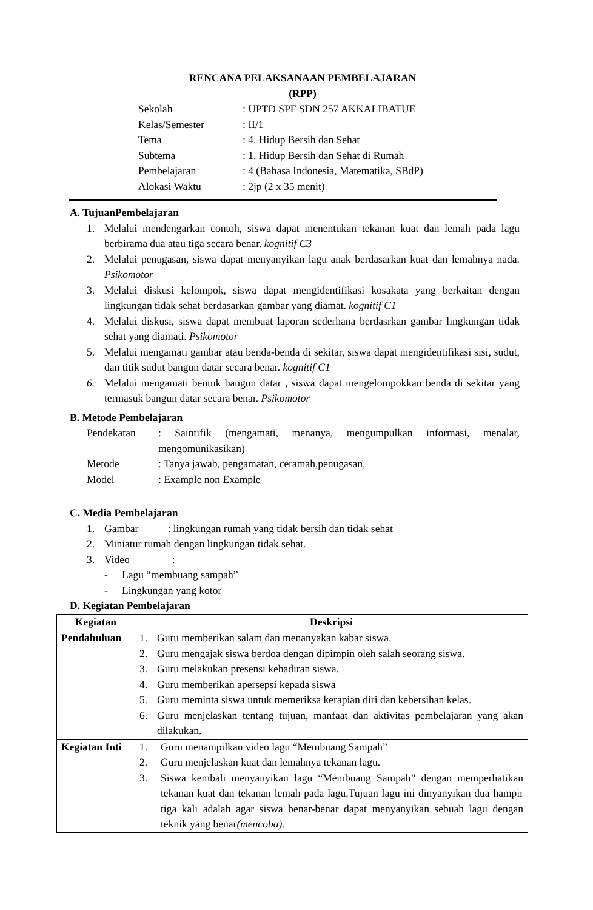RENCANA PELAKSANAAN PEMBELAJARAN
(RPP)
Sekolah: UPTD SPF SDN 257 AKKALIBATUE
Kelas/Semester: II/1
Tema: 4. Hidup Bersih dan Sehat
Subtema: 1. Hidup Bersih dan Sehat di Rumah
Pembelajaran: 4 (Bahasa Indonesia, Matematika, SBdP)
Alokasi Waktu: 2jp (2 x 35 menit)
A. TujuanPembelajaran
1. Melalui mendengarkan contoh, siswa dapat menentukan tekanan kuat dan lemah pada lagu berbirama dua atau tiga secara benar. kognitif C3
2. Melalui penugasan, siswa dapat menyanyikan lagu anak berdasarkan kuat dan lemahnya nada. Psikomotor
3. Melalui diskusi kelompok, siswa dapat mengidentifikasi kosakata yang berkaitan dengan lingkungan tidak sehat berdasarkan gambar yang diamat. kognitif C1
4. Melalui diskusi, siswa dapat membuat laporan sederhana berdasrkan gambar lingkungan tidak sehat yang diamati. Psikomotor
5. Melalui mengamati gambar atau benda-benda di sekitar, siswa dapat mengidentifikasi sisi, sudut, dan titik sudut bangun datar secara benar. kognitif C1
6. Melalui mengamati bentuk bangun datar , siswa dapat mengelompokkan benda di sekitar yang termasuk bangun datar secara benar. Psikomotor
B. Metode Pembelajaran
Pendekatan: Saintifik (mengamati, menanya, mengumpulkan informasi, menalar, mengomunikasikan)
Metode: Tanya jawab, pengamatan, ceramah,penugasan,
Model: Example non Example
C. Media Pembelajaran
1. Gambar : lingkungan rumah yang tidak bersih dan tidak sehat
2. Miniatur rumah dengan lingkungan tidak sehat.
3. Video :
- Lagu “membuang sampah”
- Lingkungan yang kotor
D. Kegiatan Pembelajaran
| Kegiatan | Deskripsi |
| --- | --- |
| Pendahuluan | 1. Guru memberikan salam dan menanyakan kabar siswa. 2. Guru mengajak siswa berdoa dengan dipimpin oleh salah seorang siswa. 3. Guru melakukan presensi kehadiran siswa. 4. Guru memberikan apersepsi kepada siswa 5. Guru meminta siswa untuk memeriksa kerapian diri dan kebersihan kelas. 6. Guru menjelaskan tentang tujuan, manfaat dan aktivitas pembelajaran yang akan dilakukan. |
| Kegiatan Inti | 1. Guru menampilkan video lagu “Membuang Sampah” 2. Guru menjelaskan kuat dan lemahnya tekanan lagu. 3. Siswa kembali menyanyikan lagu “Membuang Sampah” dengan memperhatikan tekanan kuat dan tekanan lemah pada lagu.Tujuan lagu ini dinyanyikan dua hampir tiga kali adalah agar siswa benar-benar dapat menyanyikan sebuah lagu dengan teknik yang benar (mencoba). |